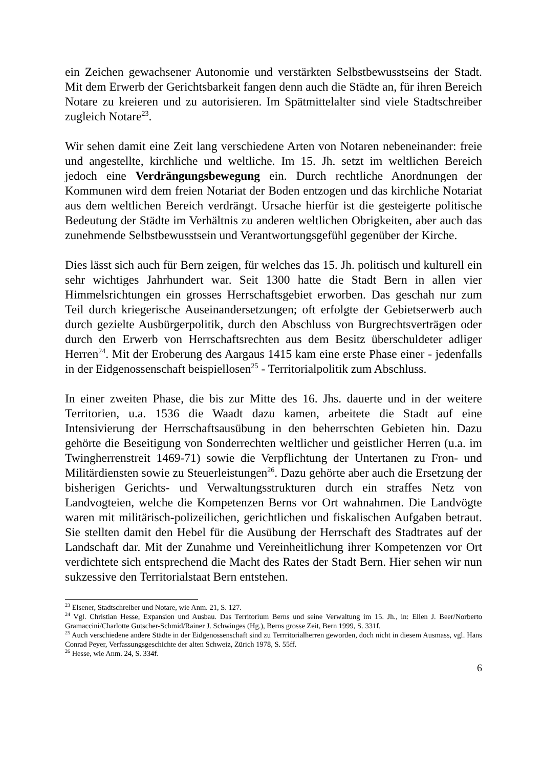ein Zeichen gewachsener Autonomie und verstärkten Selbstbewusstseins der Stadt. Mit dem Erwerb der Gerichtsbarkeit fangen denn auch die Städte an, für ihren Bereich Notare zu kreieren und zu autorisieren. Im Spätmittelalter sind viele Stadtschreiber zugleich Notare<sup>23</sup>.
Wir sehen damit eine Zeit lang verschiedene Arten von Notaren nebeneinander: freie und angestellte, kirchliche und weltliche. Im 15. Jh. setzt im weltlichen Bereich jedoch eine Verdrängungsbewegung ein. Durch rechtliche Anordnungen der Kommunen wird dem freien Notariat der Boden entzogen und das kirchliche Notariat aus dem weltlichen Bereich verdrängt. Ursache hierfür ist die gesteigerte politische Bedeutung der Städte im Verhältnis zu anderen weltlichen Obrigkeiten, aber auch das zunehmende Selbstbewusstsein und Verantwortungsgefühl gegenüber der Kirche.
Dies lässt sich auch für Bern zeigen, für welches das 15. Jh. politisch und kulturell ein sehr wichtiges Jahrhundert war. Seit 1300 hatte die Stadt Bern in allen vier Himmelsrichtungen ein grosses Herrschaftsgebiet erworben. Das geschah nur zum Teil durch kriegerische Auseinandersetzungen; oft erfolgte der Gebietserwerb auch durch gezielte Ausbürgerpolitik, durch den Abschluss von Burgrechtsverträgen oder durch den Erwerb von Herrschaftsrechten aus dem Besitz überschuldeter adliger Herren<sup>24</sup>. Mit der Eroberung des Aargaus 1415 kam eine erste Phase einer - jedenfalls in der Eidgenossenschaft beispiellosen<sup>25</sup> - Territorialpolitik zum Abschluss.
In einer zweiten Phase, die bis zur Mitte des 16. Jhs. dauerte und in der weitere Territorien, u.a. 1536 die Waadt dazu kamen, arbeitete die Stadt auf eine Intensivierung der Herrschaftsausübung in den beherrschten Gebieten hin. Dazu gehörte die Beseitigung von Sonderrechten weltlicher und geistlicher Herren (u.a. im Twingherrenstreit 1469-71) sowie die Verpflichtung der Untertanen zu Fron- und Militärdiensten sowie zu Steuerleistungen<sup>26</sup>. Dazu gehörte aber auch die Ersetzung der bisherigen Gerichts- und Verwaltungsstrukturen durch ein straffes Netz von Landvogteien, welche die Kompetenzen Berns vor Ort wahnahmen. Die Landvögte waren mit militärisch-polizeilichen, gerichtlichen und fiskalischen Aufgaben betraut. Sie stellten damit den Hebel für die Ausübung der Herrschaft des Stadtrates auf der Landschaft dar. Mit der Zunahme und Vereinheitlichung ihrer Kompetenzen vor Ort verdichtete sich entsprechend die Macht des Rates der Stadt Bern. Hier sehen wir nun sukzessive den Territorialstaat Bern entstehen.
<sup>23</sup> Elsener, Stadtschreiber und Notare, wie Anm. 21, S. 127.
<sup>24</sup> Vgl. Christian Hesse, Expansion und Ausbau. Das Territorium Berns und seine Verwaltung im 15. Jh., in: Ellen J. Beer/Norberto Gramaccini/Charlotte Gutscher-Schmid/Rainer J. Schwinges (Hg.), Berns grosse Zeit, Bern 1999, S. 331f.
<sup>25</sup> Auch verschiedene andere Städte in der Eidgenossenschaft sind zu Terrritorialherren geworden, doch nicht in diesem Ausmass, vgl. Hans Conrad Peyer, Verfassungsgeschichte der alten Schweiz, Zürich 1978, S. 55ff.
<sup>26</sup> Hesse, wie Anm. 24, S. 334f.
6